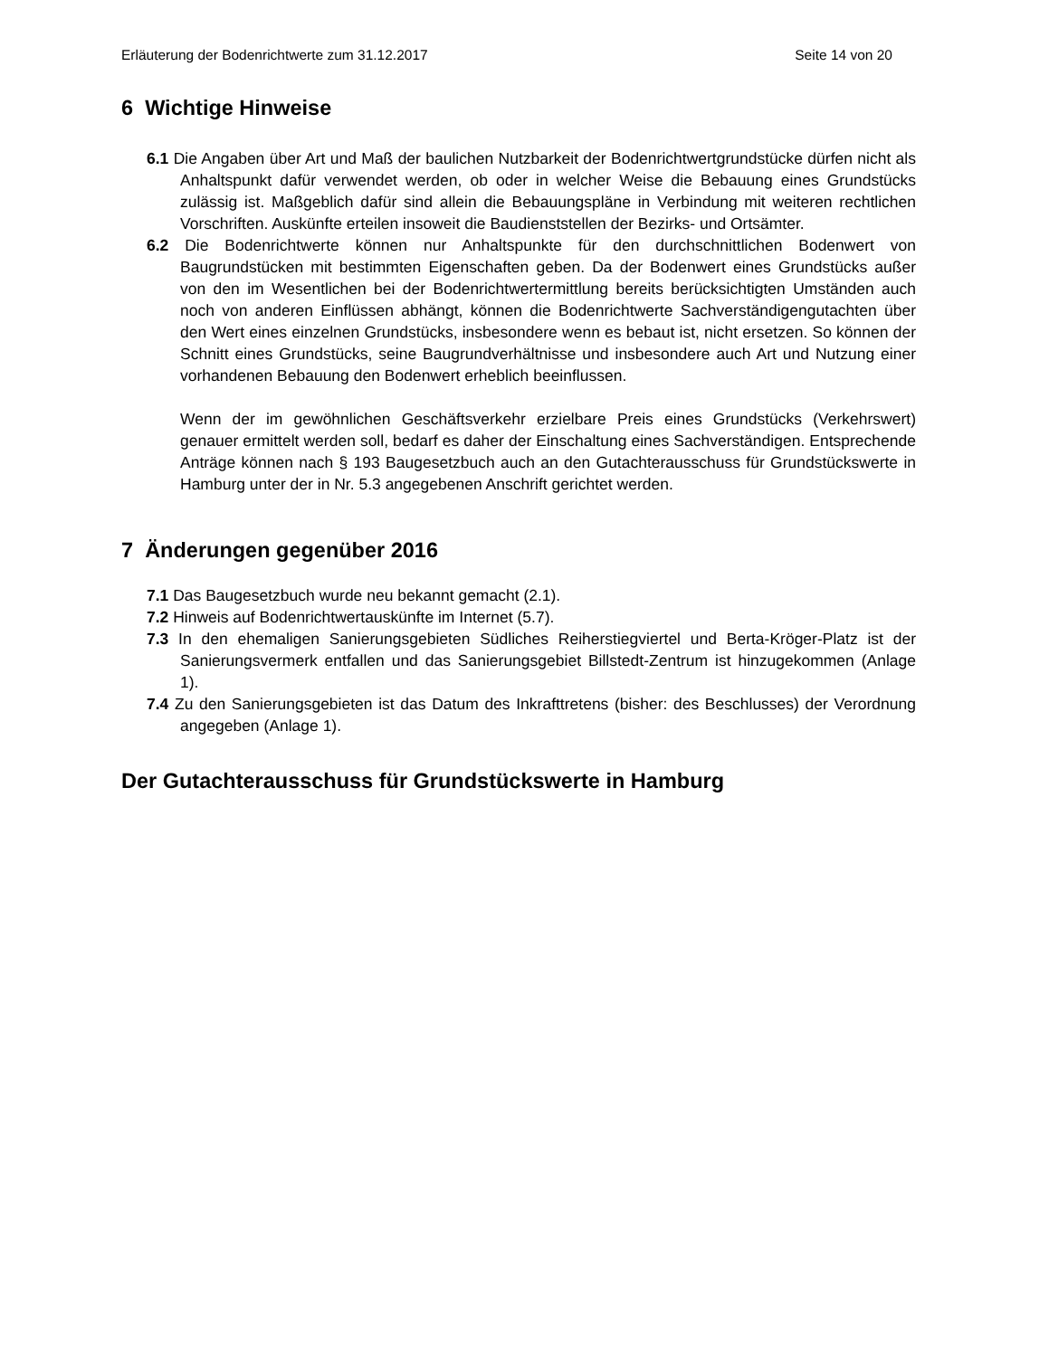Erläuterung der Bodenrichtwerte zum 31.12.2017 Seite 14 von 20
6 Wichtige Hinweise
6.1 Die Angaben über Art und Maß der baulichen Nutzbarkeit der Bodenrichtwertgrundstücke dürfen nicht als Anhaltspunkt dafür verwendet werden, ob oder in welcher Weise die Bebauung eines Grundstücks zulässig ist. Maßgeblich dafür sind allein die Bebauungspläne in Verbindung mit weiteren rechtlichen Vorschriften. Auskünfte erteilen insoweit die Baudienststellen der Bezirks- und Ortsämter.
6.2 Die Bodenrichtwerte können nur Anhaltspunkte für den durchschnittlichen Bodenwert von Baugrundstücken mit bestimmten Eigenschaften geben. Da der Bodenwert eines Grundstücks außer von den im Wesentlichen bei der Bodenrichtwertermittlung bereits berücksichtigten Umständen auch noch von anderen Einflüssen abhängt, können die Bodenrichtwerte Sachverständigengutachten über den Wert eines einzelnen Grundstücks, insbesondere wenn es bebaut ist, nicht ersetzen. So können der Schnitt eines Grundstücks, seine Baugrundverhältnisse und insbesondere auch Art und Nutzung einer vorhandenen Bebauung den Bodenwert erheblich beeinflussen.
Wenn der im gewöhnlichen Geschäftsverkehr erzielbare Preis eines Grundstücks (Verkehrswert) genauer ermittelt werden soll, bedarf es daher der Einschaltung eines Sachverständigen. Entsprechende Anträge können nach § 193 Baugesetzbuch auch an den Gutachterausschuss für Grundstückswerte in Hamburg unter der in Nr. 5.3 angegebenen Anschrift gerichtet werden.
7 Änderungen gegenüber 2016
7.1 Das Baugesetzbuch wurde neu bekannt gemacht (2.1).
7.2 Hinweis auf Bodenrichtwertauskünfte im Internet (5.7).
7.3 In den ehemaligen Sanierungsgebieten Südliches Reiherstiegviertel und Berta-Kröger-Platz ist der Sanierungsvermerk entfallen und das Sanierungsgebiet Billstedt-Zentrum ist hinzugekommen (Anlage 1).
7.4 Zu den Sanierungsgebieten ist das Datum des Inkrafttretens (bisher: des Beschlusses) der Verordnung angegeben (Anlage 1).
Der Gutachterausschuss für Grundstückswerte in Hamburg